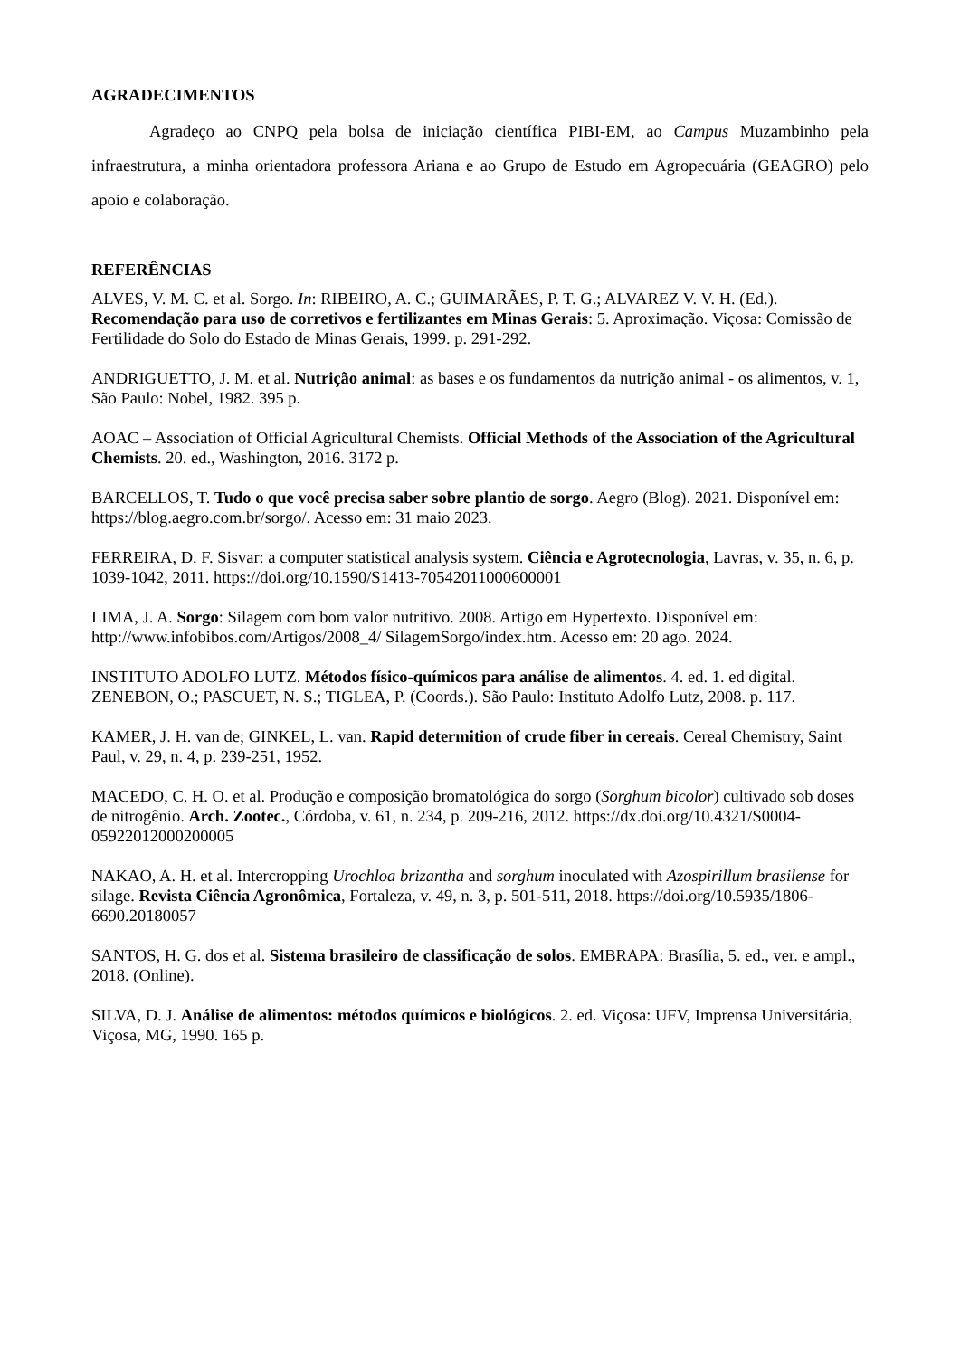AGRADECIMENTOS
Agradeço ao CNPQ pela bolsa de iniciação científica PIBI-EM, ao Campus Muzambinho pela infraestrutura, a minha orientadora professora Ariana e ao Grupo de Estudo em Agropecuária (GEAGRO) pelo apoio e colaboração.
REFERÊNCIAS
ALVES, V. M. C. et al. Sorgo. In: RIBEIRO, A. C.; GUIMARÃES, P. T. G.; ALVAREZ V. V. H. (Ed.). Recomendação para uso de corretivos e fertilizantes em Minas Gerais: 5. Aproximação. Viçosa: Comissão de Fertilidade do Solo do Estado de Minas Gerais, 1999. p. 291-292.
ANDRIGUETTO, J. M. et al. Nutrição animal: as bases e os fundamentos da nutrição animal - os alimentos, v. 1, São Paulo: Nobel, 1982. 395 p.
AOAC – Association of Official Agricultural Chemists. Official Methods of the Association of the Agricultural Chemists. 20. ed., Washington, 2016. 3172 p.
BARCELLOS, T. Tudo o que você precisa saber sobre plantio de sorgo. Aegro (Blog). 2021. Disponível em: https://blog.aegro.com.br/sorgo/. Acesso em: 31 maio 2023.
FERREIRA, D. F. Sisvar: a computer statistical analysis system. Ciência e Agrotecnologia, Lavras, v. 35, n. 6, p. 1039-1042, 2011. https://doi.org/10.1590/S1413-70542011000600001
LIMA, J. A. Sorgo: Silagem com bom valor nutritivo. 2008. Artigo em Hypertexto. Disponível em: http://www.infobibos.com/Artigos/2008_4/ SilagemSorgo/index.htm. Acesso em: 20 ago. 2024.
INSTITUTO ADOLFO LUTZ. Métodos físico-químicos para análise de alimentos. 4. ed. 1. ed digital. ZENEBON, O.; PASCUET, N. S.; TIGLEA, P. (Coords.). São Paulo: Instituto Adolfo Lutz, 2008. p. 117.
KAMER, J. H. van de; GINKEL, L. van. Rapid determition of crude fiber in cereais. Cereal Chemistry, Saint Paul, v. 29, n. 4, p. 239-251, 1952.
MACEDO, C. H. O. et al. Produção e composição bromatológica do sorgo (Sorghum bicolor) cultivado sob doses de nitrogênio. Arch. Zootec., Córdoba, v. 61, n. 234, p. 209-216, 2012. https://dx.doi.org/10.4321/S0004-05922012000200005
NAKAO, A. H. et al. Intercropping Urochloa brizantha and sorghum inoculated with Azospirillum brasilense for silage. Revista Ciência Agronômica, Fortaleza, v. 49, n. 3, p. 501-511, 2018. https://doi.org/10.5935/1806-6690.20180057
SANTOS, H. G. dos et al. Sistema brasileiro de classificação de solos. EMBRAPA: Brasília, 5. ed., ver. e ampl., 2018. (Online).
SILVA, D. J. Análise de alimentos: métodos químicos e biológicos. 2. ed. Viçosa: UFV, Imprensa Universitária, Viçosa, MG, 1990. 165 p.